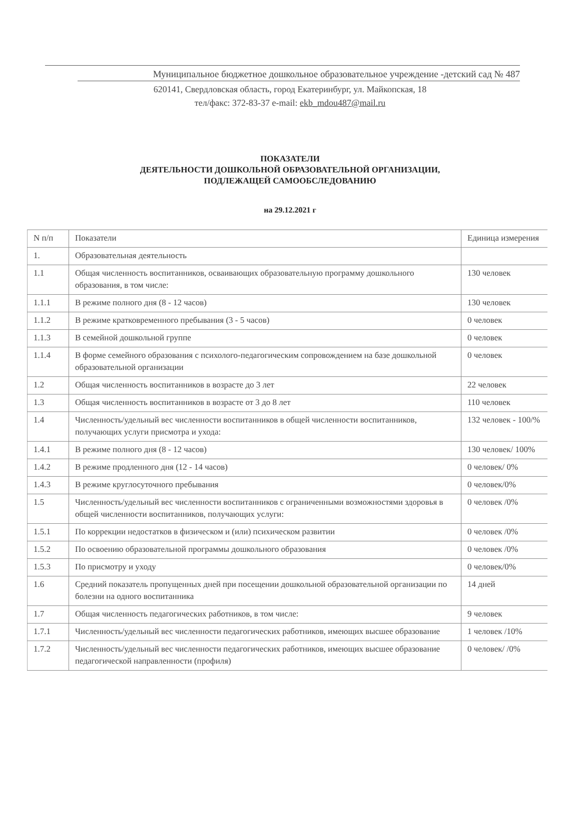Муниципальное бюджетное дошкольное образовательное учреждение -детский сад № 487
620141, Свердловская область, город Екатеринбург, ул. Майкопская, 18
тел/факс: 372-83-37 e-mail: ekb_mdou487@mail.ru
ПОКАЗАТЕЛИ
ДЕЯТЕЛЬНОСТИ ДОШКОЛЬНОЙ ОБРАЗОВАТЕЛЬНОЙ ОРГАНИЗАЦИИ,
ПОДЛЕЖАЩЕЙ САМООБСЛЕДОВАНИЮ
на 29.12.2021 г
| N п/п | Показатели | Единица измерения |
| 1. | Образовательная деятельность | |
| 1.1 | Общая численность воспитанников, осваивающих образовательную программу дошкольного образования, в том числе: | 130 человек |
| 1.1.1 | В режиме полного дня (8 - 12 часов) | 130 человек |
| 1.1.2 | В режиме кратковременного пребывания (3 - 5 часов) | 0 человек |
| 1.1.3 | В семейной дошкольной группе | 0 человек |
| 1.1.4 | В форме семейного образования с психолого-педагогическим сопровождением на базе дошкольной образовательной организации | 0 человек |
| 1.2 | Общая численность воспитанников в возрасте до 3 лет | 22 человек |
| 1.3 | Общая численность воспитанников в возрасте от 3 до 8 лет | 110 человек |
| 1.4 | Численность/удельный вес численности воспитанников в общей численности воспитанников, получающих услуги присмотра и ухода: | 132 человек - 100/% |
| 1.4.1 | В режиме полного дня (8 - 12 часов) | 130 человек/ 100% |
| 1.4.2 | В режиме продленного дня (12 - 14 часов) | 0 человек/ 0% |
| 1.4.3 | В режиме круглосуточного пребывания | 0 человек/0% |
| 1.5 | Численность/удельный вес численности воспитанников с ограниченными возможностями здоровья в общей численности воспитанников, получающих услуги: | 0 человек /0% |
| 1.5.1 | По коррекции недостатков в физическом и (или) психическом развитии | 0 человек /0% |
| 1.5.2 | По освоению образовательной программы дошкольного образования | 0 человек /0% |
| 1.5.3 | По присмотру и уходу | 0 человек/0% |
| 1.6 | Средний показатель пропущенных дней при посещении дошкольной образовательной организации по болезни на одного воспитанника | 14 дней |
| 1.7 | Общая численность педагогических работников, в том числе: | 9 человек |
| 1.7.1 | Численность/удельный вес численности педагогических работников, имеющих высшее образование | 1 человек /10% |
| 1.7.2 | Численность/удельный вес численности педагогических работников, имеющих высшее образование педагогической направленности (профиля) | 0 человек/ /0% |